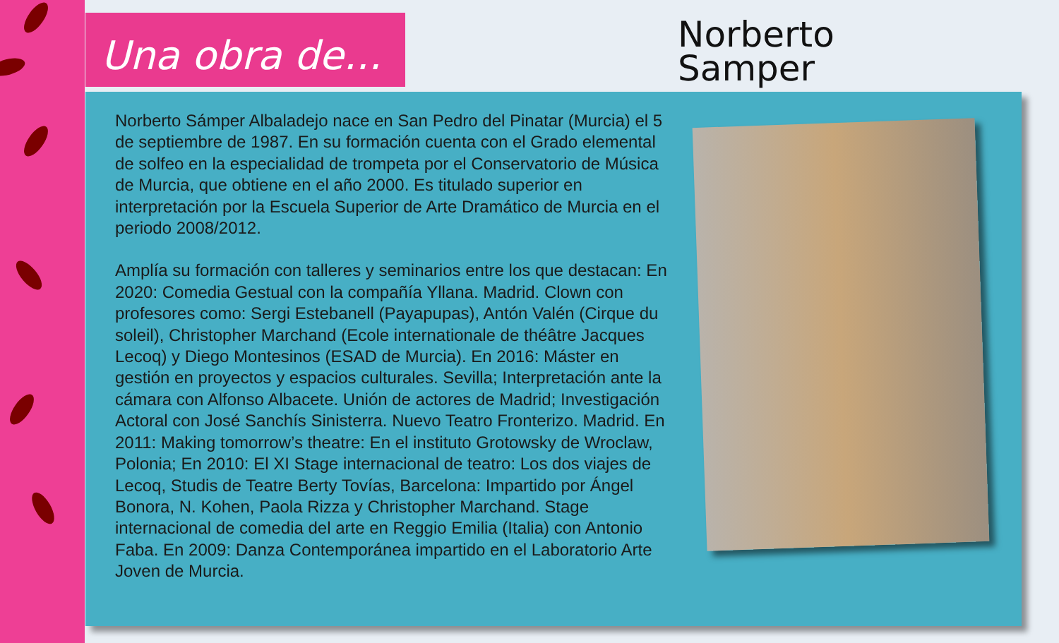Una obra de...
Norberto
Samper
Norberto Sámper Albaladejo nace en San Pedro del Pinatar (Murcia) el 5 de septiembre de 1987. En su formación cuenta con el Grado elemental de solfeo en la especialidad de trompeta por el Conservatorio de Música de Murcia, que obtiene en el año 2000. Es titulado superior en interpretación por la Escuela Superior de Arte Dramático de Murcia en el periodo 2008/2012.
Amplía su formación con talleres y seminarios entre los que destacan: En 2020: Comedia Gestual con la compañía Yllana. Madrid. Clown con profesores como: Sergi Estebanell (Payapupas), Antón Valén (Cirque du soleil), Christopher Marchand (Ecole internationale de théâtre Jacques Lecoq) y Diego Montesinos (ESAD de Murcia). En 2016: Máster en gestión en proyectos y espacios culturales. Sevilla; Interpretación ante la cámara con Alfonso Albacete. Unión de actores de Madrid; Investigación Actoral con José Sanchís Sinisterra. Nuevo Teatro Fronterizo. Madrid. En 2011: Making tomorrow’s theatre: En el instituto Grotowsky de Wroclaw, Polonia; En 2010: El XI Stage internacional de teatro: Los dos viajes de Lecoq, Studis de Teatre Berty Tovías, Barcelona: Impartido por Ángel Bonora, N. Kohen, Paola Rizza y Christopher Marchand. Stage internacional de comedia del arte en Reggio Emilia (Italia) con Antonio Faba. En 2009: Danza Contemporánea impartido en el Laboratorio Arte Joven de Murcia.